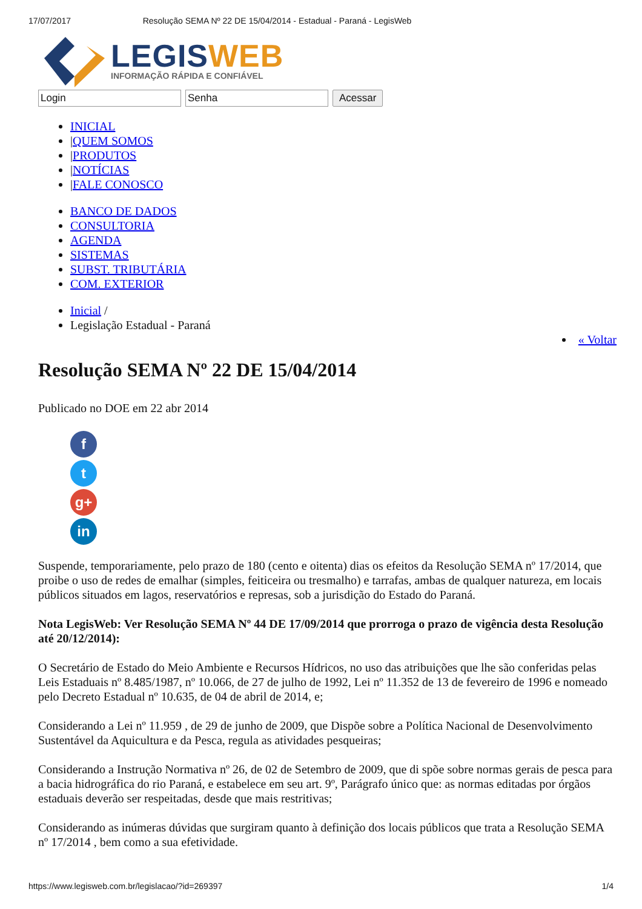17/07/2017 Resolução SEMA Nº 22 DE 15/04/2014 - Estadual - Paraná - LegisWeb
LEGISWEB
INFORMAÇÃO RÁPIDA E CONFIÁVEL
Login Senha Acessar
INICIAL
|QUEM SOMOS
|PRODUTOS
|NOTÍCIAS
|FALE CONOSCO
BANCO DE DADOS
CONSULTORIA
AGENDA
SISTEMAS
SUBST. TRIBUTÁRIA
COM. EXTERIOR
Inicial /
Legislação Estadual - Paraná
« Voltar
Resolução SEMA Nº 22 DE 15/04/2014
Publicado no DOE em 22 abr 2014
f
t
g+
in
Suspende, temporariamente, pelo prazo de 180 (cento e oitenta) dias os efeitos da Resolução SEMA nº 17/2014, que proibe o uso de redes de emalhar (simples, feiticeira ou tresmalho) e tarrafas, ambas de qualquer natureza, em locais públicos situados em lagos, reservatórios e represas, sob a jurisdição do Estado do Paraná.
Nota LegisWeb: Ver Resolução SEMA Nº 44 DE 17/09/2014 que prorroga o prazo de vigência desta Resolução até 20/12/2014):
O Secretário de Estado do Meio Ambiente e Recursos Hídricos, no uso das atribuições que lhe são conferidas pelas Leis Estaduais nº 8.485/1987, nº 10.066, de 27 de julho de 1992, Lei nº 11.352 de 13 de fevereiro de 1996 e nomeado pelo Decreto Estadual nº 10.635, de 04 de abril de 2014, e;
Considerando a Lei nº 11.959 , de 29 de junho de 2009, que Dispõe sobre a Política Nacional de Desenvolvimento Sustentável da Aquicultura e da Pesca, regula as atividades pesqueiras;
Considerando a Instrução Normativa nº 26, de 02 de Setembro de 2009, que di spõe sobre normas gerais de pesca para a bacia hidrográfica do rio Paraná, e estabelece em seu art. 9º, Parágrafo único que: as normas editadas por órgãos estaduais deverão ser respeitadas, desde que mais restritivas;
Considerando as inúmeras dúvidas que surgiram quanto à definição dos locais públicos que trata a Resolução SEMA nº 17/2014 , bem como a sua efetividade.
https://www.legisweb.com.br/legislacao/?id=269397 1/4